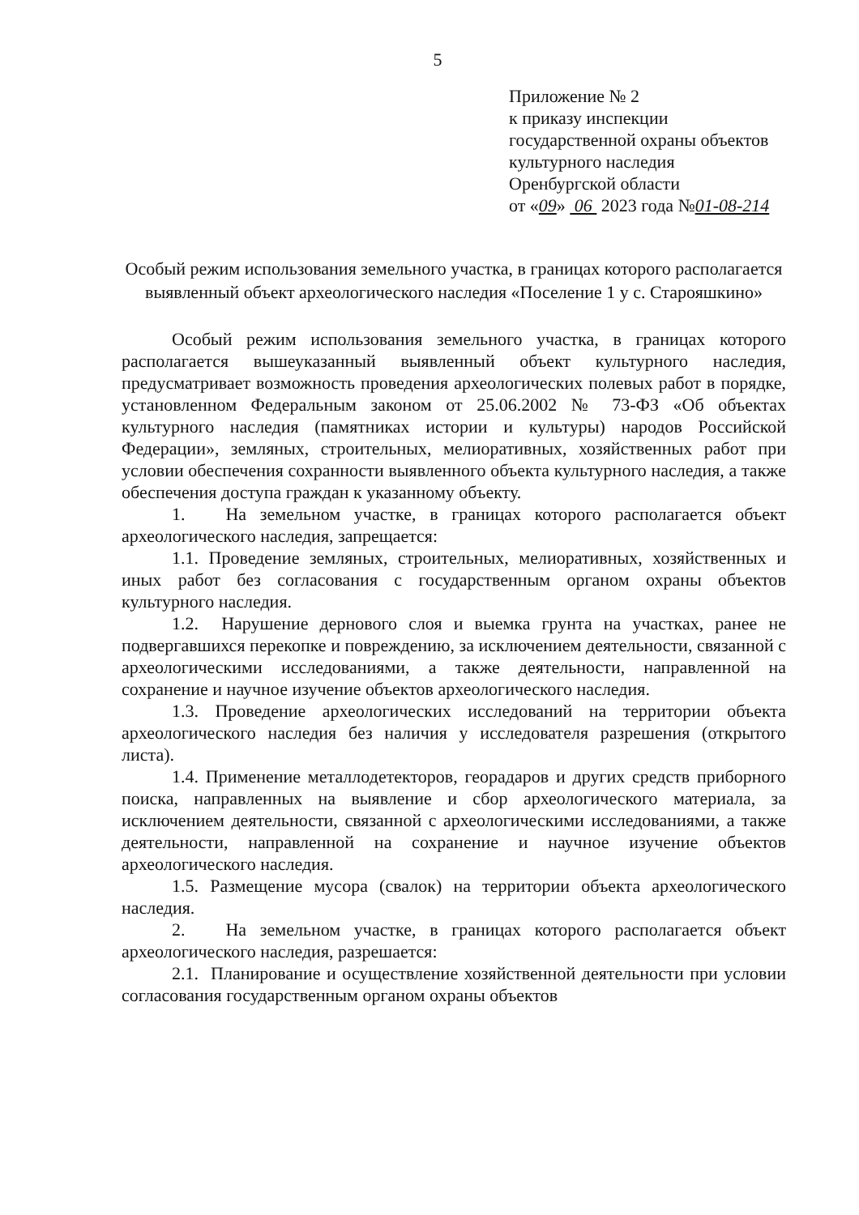5
Приложение № 2
к приказу инспекции
государственной охраны объектов
культурного наследия
Оренбургской области
от «09» 06 2023 года №01-08-214
Особый режим использования земельного участка, в границах которого располагается выявленный объект археологического наследия «Поселение 1 у с. Старояшкино»
Особый режим использования земельного участка, в границах которого располагается вышеуказанный выявленный объект культурного наследия, предусматривает возможность проведения археологических полевых работ в порядке, установленном Федеральным законом от 25.06.2002 № 73-ФЗ «Об объектах культурного наследия (памятниках истории и культуры) народов Российской Федерации», земляных, строительных, мелиоративных, хозяйственных работ при условии обеспечения сохранности выявленного объекта культурного наследия, а также обеспечения доступа граждан к указанному объекту.
1. На земельном участке, в границах которого располагается объект археологического наследия, запрещается:
1.1. Проведение земляных, строительных, мелиоративных, хозяйственных и иных работ без согласования с государственным органом охраны объектов культурного наследия.
1.2. Нарушение дернового слоя и выемка грунта на участках, ранее не подвергавшихся перекопке и повреждению, за исключением деятельности, связанной с археологическими исследованиями, а также деятельности, направленной на сохранение и научное изучение объектов археологического наследия.
1.3. Проведение археологических исследований на территории объекта археологического наследия без наличия у исследователя разрешения (открытого листа).
1.4. Применение металлодетекторов, георадаров и других средств приборного поиска, направленных на выявление и сбор археологического материала, за исключением деятельности, связанной с археологическими исследованиями, а также деятельности, направленной на сохранение и научное изучение объектов археологического наследия.
1.5. Размещение мусора (свалок) на территории объекта археологического наследия.
2. На земельном участке, в границах которого располагается объект археологического наследия, разрешается:
2.1. Планирование и осуществление хозяйственной деятельности при условии согласования государственным органом охраны объектов